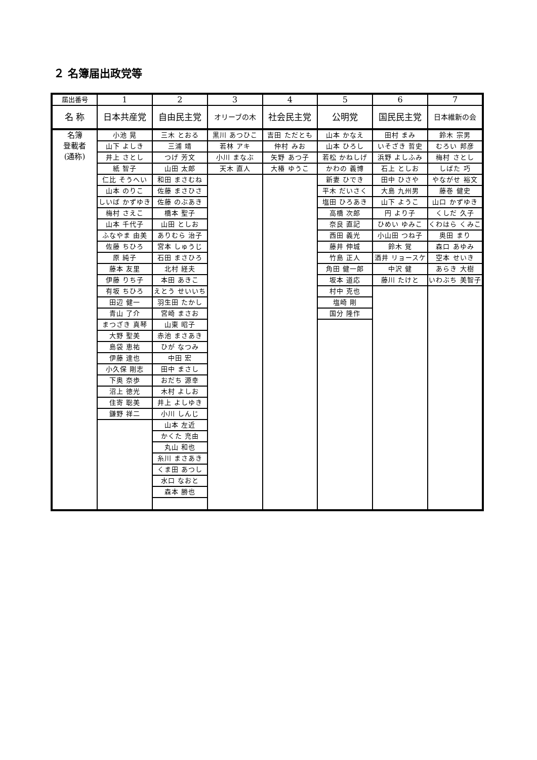２ 名簿届出政党等
| 届出番号 | 1 | 2 | 3 | 4 | 5 | 6 | 7 |
| 名 称 | 日本共産党 | 自由民主党 | オリーブの木 | 社会民主党 | 公明党 | 国民民主党 | 日本維新の会 |
| 名簿 登載者 (通称) | 小池 晃 | 三木 とおる | 黒川 あつひこ | 吉田 ただとも | 山本 かなえ | 田村 まみ | 鈴木 宗男 |
| | 山下 よしき | 三浦 靖 | 若林 アキ | 仲村 みお | 山本 ひろし | いそざき 哲史 | むろい 邦彦 |
| | 井上 さとし | つげ 芳文 | 小川 まなぶ | 矢野 あつ子 | 若松 かねしげ | 浜野 よしふみ | 梅村 さとし |
| | 紙 智子 | 山田 太郎 | 天木 直人 | 大椿 ゆうこ | かわの 義博 | 石上 としお | しばた 巧 |
| | 仁比 そうへい | 和田 まさむね | | | 新妻 ひでき | 田中 ひさや | やながせ 裕文 |
| | 山本 のりこ | 佐藤 まさひさ | | | 平木 だいさく | 大島 九州男 | 藤巻 健史 |
| | しいば かずゆき | 佐藤 のぶあき | | | 塩田 ひろあき | 山下 ようこ | 山口 かずゆき |
| | 梅村 さえこ | 橋本 聖子 | | | 高橋 次郎 | 円 より子 | くしだ 久子 |
| | 山本 千代子 | 山田 としお | | | 奈良 直記 | ひめい ゆみこ | くわはら くみこ |
| | ふなやま 由美 | ありむら 治子 | | | 西田 義光 | 小山田 つね子 | 奥田 まり |
| | 佐藤 ちひろ | 宮本 しゅうじ | | | 藤井 伸城 | 鈴木 覚 | 森口 あゆみ |
| | 原 純子 | 石田 まさひろ | | | 竹島 正人 | 酒井 リョースケ | 空本 せいき |
| | 藤本 友里 | 北村 経夫 | | | 角田 健一郎 | 中沢 健 | あらき 大樹 |
| | 伊藤 りち子 | 本田 あきこ | | | 坂本 道応 | 藤川 たけと | いわぶち 美智子 |
| | 有坂 ちひろ | えとう せいいち | | | 村中 克也 | | |
| | 田辺 健一 | 羽生田 たかし | | | 塩崎 剛 | | |
| | 青山 了介 | 宮崎 まさお | | | 国分 隆作 | | |
| | まつざき 真琴 | 山東 昭子 | | | | | |
| | 大野 聖美 | 赤池 まさあき | | | | | |
| | 島袋 恵祐 | ひが なつみ | | | | | |
| | 伊藤 達也 | 中田 宏 | | | | | |
| | 小久保 剛志 | 田中 まさし | | | | | |
| | 下奥 奈歩 | おだち 源幸 | | | | | |
| | 沼上 徳光 | 木村 よしお | | | | | |
| | 住寄 聡美 | 井上 よしゆき | | | | | |
| | 鎌野 祥二 | 小川 しんじ | | | | | |
| | | 山本 左近 | | | | | |
| | | かくた 充由 | | | | | |
| | | 丸山 和也 | | | | | |
| | | 糸川 まさあき | | | | | |
| | | くま田 あつし | | | | | |
| | | 水口 なおと | | | | | |
| | | 森本 勝也 | | | | | |